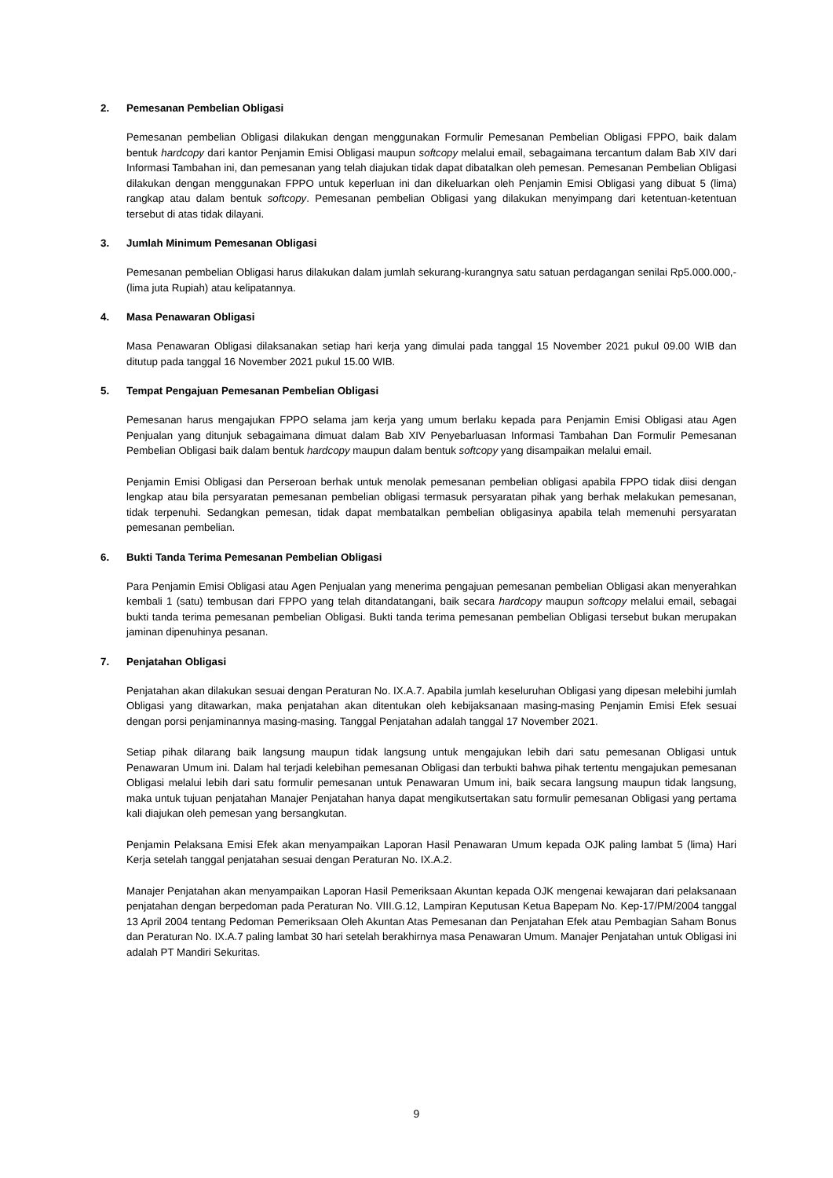2. Pemesanan Pembelian Obligasi
Pemesanan pembelian Obligasi dilakukan dengan menggunakan Formulir Pemesanan Pembelian Obligasi FPPO, baik dalam bentuk hardcopy dari kantor Penjamin Emisi Obligasi maupun softcopy melalui email, sebagaimana tercantum dalam Bab XIV dari Informasi Tambahan ini, dan pemesanan yang telah diajukan tidak dapat dibatalkan oleh pemesan. Pemesanan Pembelian Obligasi dilakukan dengan menggunakan FPPO untuk keperluan ini dan dikeluarkan oleh Penjamin Emisi Obligasi yang dibuat 5 (lima) rangkap atau dalam bentuk softcopy. Pemesanan pembelian Obligasi yang dilakukan menyimpang dari ketentuan-ketentuan tersebut di atas tidak dilayani.
3. Jumlah Minimum Pemesanan Obligasi
Pemesanan pembelian Obligasi harus dilakukan dalam jumlah sekurang-kurangnya satu satuan perdagangan senilai Rp5.000.000,- (lima juta Rupiah) atau kelipatannya.
4. Masa Penawaran Obligasi
Masa Penawaran Obligasi dilaksanakan setiap hari kerja yang dimulai pada tanggal 15 November 2021 pukul 09.00 WIB dan ditutup pada tanggal 16 November 2021 pukul 15.00 WIB.
5. Tempat Pengajuan Pemesanan Pembelian Obligasi
Pemesanan harus mengajukan FPPO selama jam kerja yang umum berlaku kepada para Penjamin Emisi Obligasi atau Agen Penjualan yang ditunjuk sebagaimana dimuat dalam Bab XIV Penyebarluasan Informasi Tambahan Dan Formulir Pemesanan Pembelian Obligasi baik dalam bentuk hardcopy maupun dalam bentuk softcopy yang disampaikan melalui email.
Penjamin Emisi Obligasi dan Perseroan berhak untuk menolak pemesanan pembelian obligasi apabila FPPO tidak diisi dengan lengkap atau bila persyaratan pemesanan pembelian obligasi termasuk persyaratan pihak yang berhak melakukan pemesanan, tidak terpenuhi. Sedangkan pemesan, tidak dapat membatalkan pembelian obligasinya apabila telah memenuhi persyaratan pemesanan pembelian.
6. Bukti Tanda Terima Pemesanan Pembelian Obligasi
Para Penjamin Emisi Obligasi atau Agen Penjualan yang menerima pengajuan pemesanan pembelian Obligasi akan menyerahkan kembali 1 (satu) tembusan dari FPPO yang telah ditandatangani, baik secara hardcopy maupun softcopy melalui email, sebagai bukti tanda terima pemesanan pembelian Obligasi. Bukti tanda terima pemesanan pembelian Obligasi tersebut bukan merupakan jaminan dipenuhinya pesanan.
7. Penjatahan Obligasi
Penjatahan akan dilakukan sesuai dengan Peraturan No. IX.A.7. Apabila jumlah keseluruhan Obligasi yang dipesan melebihi jumlah Obligasi yang ditawarkan, maka penjatahan akan ditentukan oleh kebijaksanaan masing-masing Penjamin Emisi Efek sesuai dengan porsi penjaminannya masing-masing. Tanggal Penjatahan adalah tanggal 17 November 2021.
Setiap pihak dilarang baik langsung maupun tidak langsung untuk mengajukan lebih dari satu pemesanan Obligasi untuk Penawaran Umum ini. Dalam hal terjadi kelebihan pemesanan Obligasi dan terbukti bahwa pihak tertentu mengajukan pemesanan Obligasi melalui lebih dari satu formulir pemesanan untuk Penawaran Umum ini, baik secara langsung maupun tidak langsung, maka untuk tujuan penjatahan Manajer Penjatahan hanya dapat mengikutsertakan satu formulir pemesanan Obligasi yang pertama kali diajukan oleh pemesan yang bersangkutan.
Penjamin Pelaksana Emisi Efek akan menyampaikan Laporan Hasil Penawaran Umum kepada OJK paling lambat 5 (lima) Hari Kerja setelah tanggal penjatahan sesuai dengan Peraturan No. IX.A.2.
Manajer Penjatahan akan menyampaikan Laporan Hasil Pemeriksaan Akuntan kepada OJK mengenai kewajaran dari pelaksanaan penjatahan dengan berpedoman pada Peraturan No. VIII.G.12, Lampiran Keputusan Ketua Bapepam No. Kep-17/PM/2004 tanggal 13 April 2004 tentang Pedoman Pemeriksaan Oleh Akuntan Atas Pemesanan dan Penjatahan Efek atau Pembagian Saham Bonus dan Peraturan No. IX.A.7 paling lambat 30 hari setelah berakhirnya masa Penawaran Umum. Manajer Penjatahan untuk Obligasi ini adalah PT Mandiri Sekuritas.
9